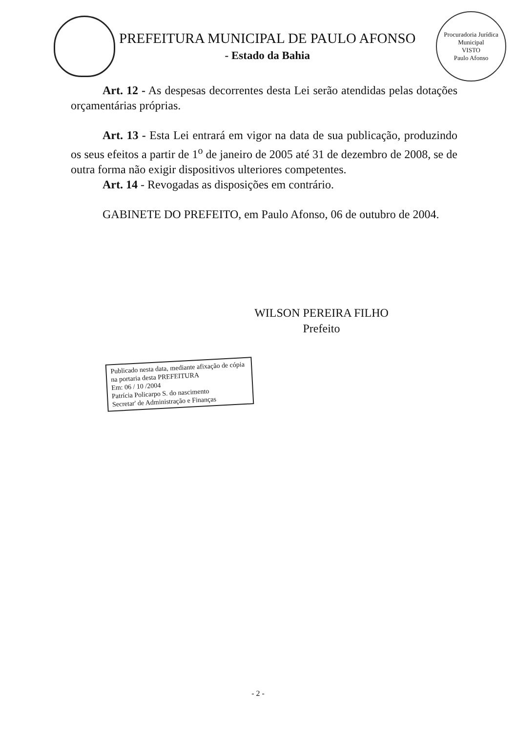PREFEITURA MUNICIPAL DE PAULO AFONSO
- Estado da Bahia
Procuradoria Jurídica Municipal
VISTO
Paulo Afonso
Art. 12 - As despesas decorrentes desta Lei serão atendidas pelas dotações orçamentárias próprias.
Art. 13 - Esta Lei entrará em vigor na data de sua publicação, produzindo os seus efeitos a partir de 1<sup>o</sup> de janeiro de 2005 até 31 de dezembro de 2008, se de outra forma não exigir dispositivos ulteriores competentes.
Art. 14 - Revogadas as disposições em contrário.
GABINETE DO PREFEITO, em Paulo Afonso, 06 de outubro de 2004.
WILSON PEREIRA FILHO
Prefeito
Publicado nesta data, mediante afixação de cópia na portaria desta PREFEITURA
Em: 06 / 10 /2004
Patrícia Policarpo S. do nascimento
Secretar' de Administração e Finanças
- 2 -